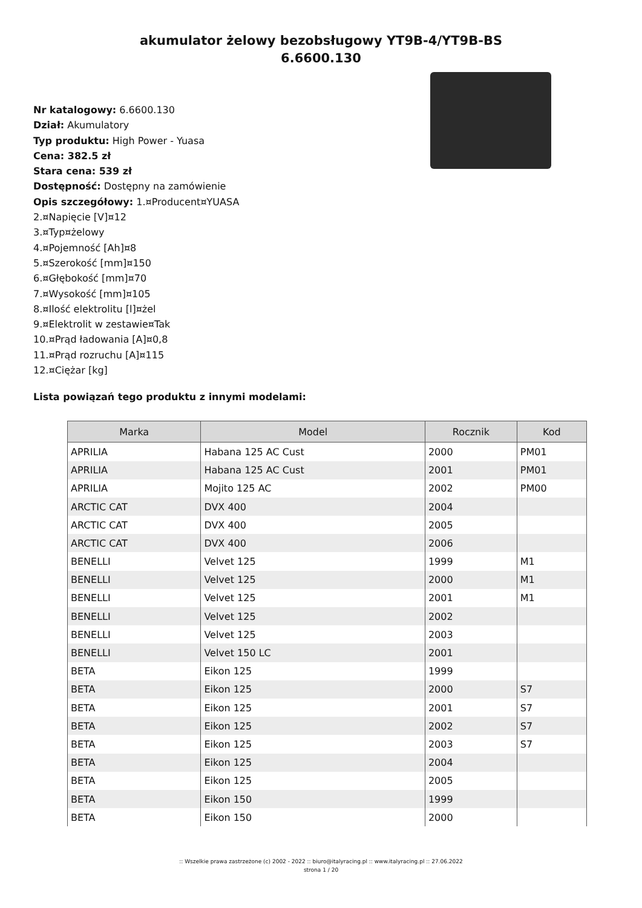akumulator żelowy bezobsługowy YT9B-4/YT9B-BS
6.6600.130
Nr katalogowy: 6.6600.130
Dział: Akumulatory
Typ produktu: High Power - Yuasa
Cena: 382.5 zł
Stara cena: 539 zł
Dostępność: Dostępny na zamówienie
Opis szczegółowy: 1.¤Producent¤YUASA
2.¤Napięcie [V]¤12
3.¤Typ¤żelowy
4.¤Pojemność [Ah]¤8
5.¤Szerokość [mm]¤150
6.¤Głębokość [mm]¤70
7.¤Wysokość [mm]¤105
8.¤Ilość elektrolitu [l]¤żel
9.¤Elektrolit w zestawie¤Tak
10.¤Prąd ładowania [A]¤0,8
11.¤Prąd rozruchu [A]¤115
12.¤Ciężar [kg]
Lista powiązań tego produktu z innymi modelami:
| Marka | Model | Rocznik | Kod |
| --- | --- | --- | --- |
| APRILIA | Habana 125 AC Cust | 2000 | PM01 |
| APRILIA | Habana 125 AC Cust | 2001 | PM01 |
| APRILIA | Mojito 125 AC | 2002 | PM00 |
| ARCTIC CAT | DVX 400 | 2004 | |
| ARCTIC CAT | DVX 400 | 2005 | |
| ARCTIC CAT | DVX 400 | 2006 | |
| BENELLI | Velvet 125 | 1999 | M1 |
| BENELLI | Velvet 125 | 2000 | M1 |
| BENELLI | Velvet 125 | 2001 | M1 |
| BENELLI | Velvet 125 | 2002 | |
| BENELLI | Velvet 125 | 2003 | |
| BENELLI | Velvet 150 LC | 2001 | |
| BETA | Eikon 125 | 1999 | |
| BETA | Eikon 125 | 2000 | S7 |
| BETA | Eikon 125 | 2001 | S7 |
| BETA | Eikon 125 | 2002 | S7 |
| BETA | Eikon 125 | 2003 | S7 |
| BETA | Eikon 125 | 2004 | |
| BETA | Eikon 125 | 2005 | |
| BETA | Eikon 150 | 1999 | |
| BETA | Eikon 150 | 2000 | |
:: Wszelkie prawa zastrzeżone (c) 2002 - 2022 :: biuro@italyracing.pl :: www.italyracing.pl :: 27.06.2022
strona 1 / 20